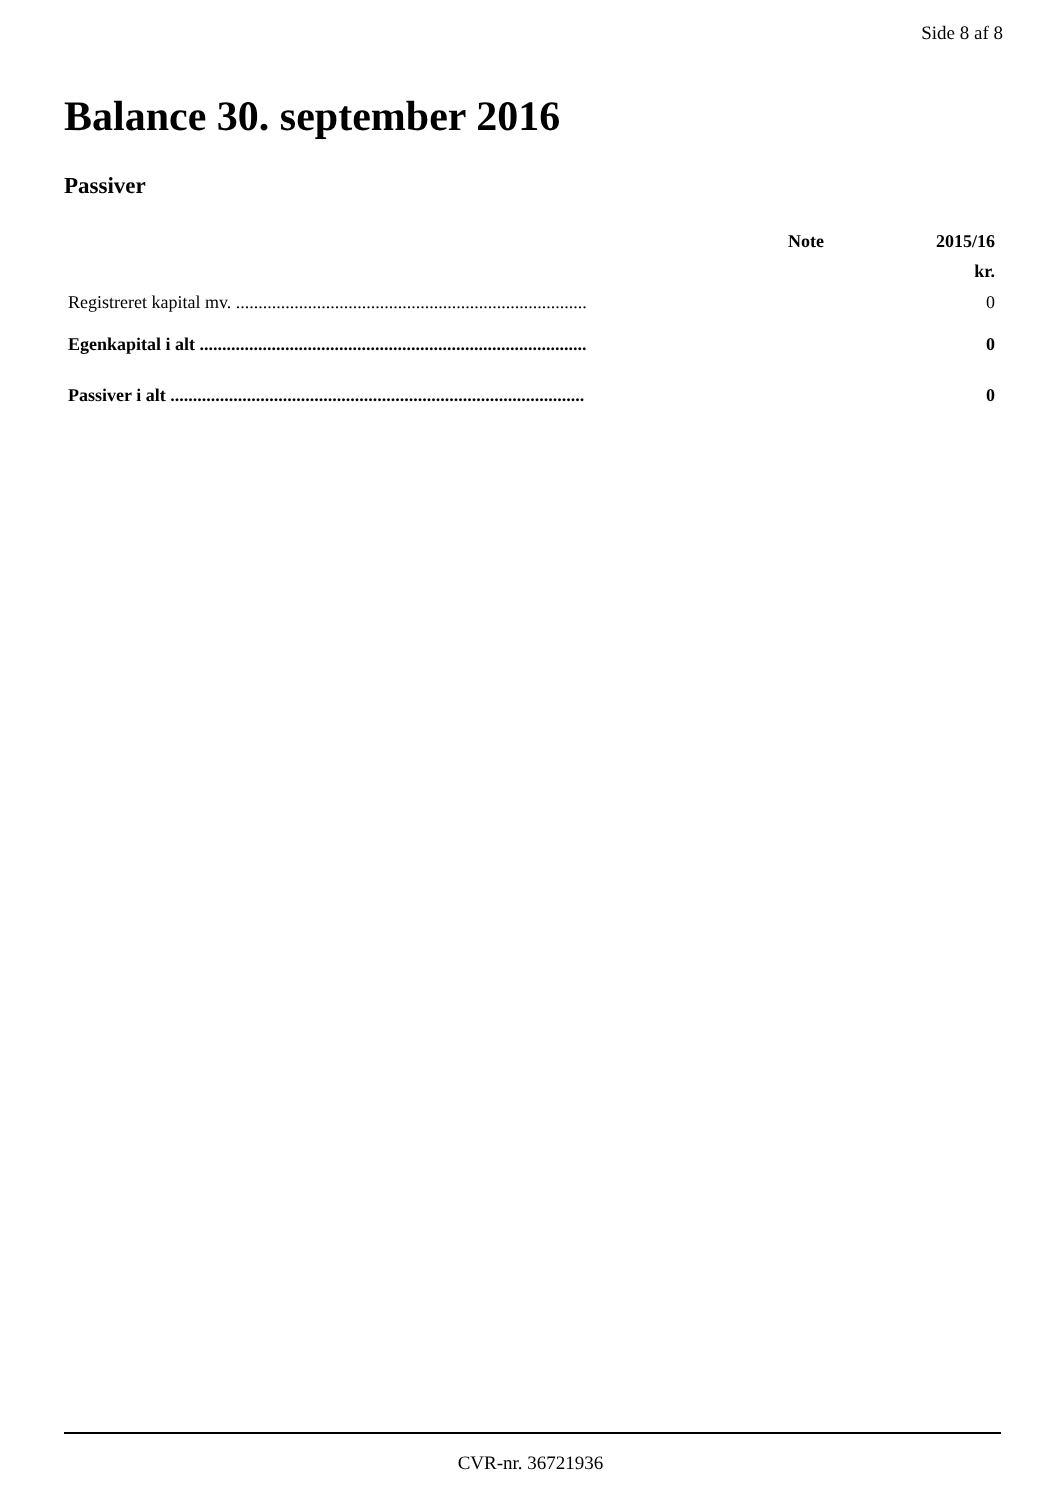Side 8 af 8
Balance 30. september 2016
Passiver
| | Note | 2015/16 |
| --- | --- | --- |
| | | kr. |
| Registreret kapital mv. .............................................................................. | | 0 |
| Egenkapital i alt ...................................................................................... | | 0 |
| Passiver i alt ............................................................................................ | | 0 |
CVR-nr. 36721936